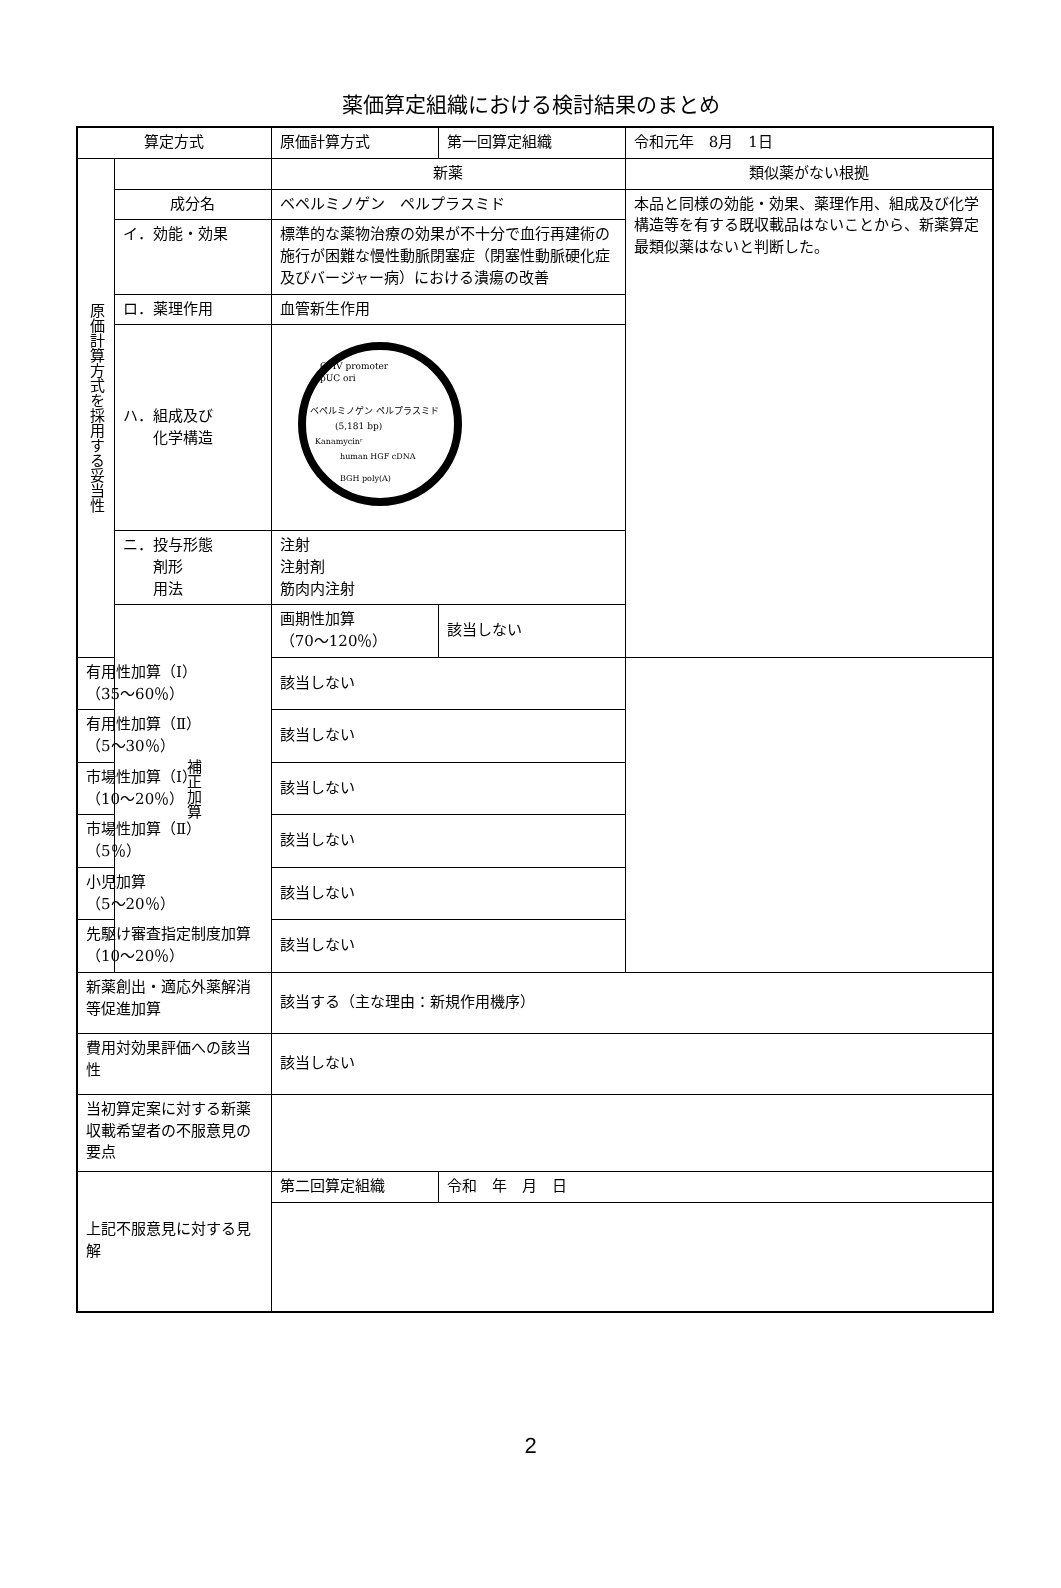薬価算定組織における検討結果のまとめ
| 算定方式 | | 原価計算方式 | | 第一回算定組織 | 令和元年 8月 1日 |
| 原価計算方式を採用する妥当性 | | | 新薬 | | 類似薬がない根拠 |
| | 成分名 | | ベペルミノゲン ペルプラスミド | | 本品と同様の効能・効果、薬理作用、組成及び化学構造等を有する既収載品はないことから、新薬算定最類似薬はないと判断した。 |
| | イ．効能・効果 | | 標準的な薬物治療の効果が不十分で血行再建術の施行が困難な慢性動脈閉塞症（閉塞性動脈硬化症及びバージャー病）における潰瘍の改善 | | |
| | ロ．薬理作用 | | 血管新生作用 | | |
| | ハ．組成及び 化学構造 | | CMV promoter pUC ori ベペルミノゲン ペルプラスミド (5,181 bp) Kanamycinʳ human HGF cDNA BGH poly(A) | | |
| | ニ．投与形態 剤形 用法 | | 注射 注射剤 筋肉内注射 | | |
| | 補正加算 | 画期性加算 （70～120％） | | 該当しない | |
| 有用性加算（Ⅰ） （35～60％） | | 該当しない | | | |
| 有用性加算（Ⅱ） （5～30％） | | 該当しない | | | |
| 市場性加算（Ⅰ） （10～20％） | | 該当しない | | | |
| 市場性加算（Ⅱ） （5％） | | 該当しない | | | |
| 小児加算 （5～20％） | | 該当しない | | | |
| 先駆け審査指定制度加算 （10～20％） | | 該当しない | | | |
| 新薬創出・適応外薬解消等促進加算 | | | 該当する（主な理由：新規作用機序） | | |
| 費用対効果評価への該当性 | | | 該当しない | | |
| 当初算定案に対する新薬収載希望者の不服意見の要点 | | | | | |
| 上記不服意見に対する見解 | | | 第二回算定組織 | 令和 年 月 日 | |
2